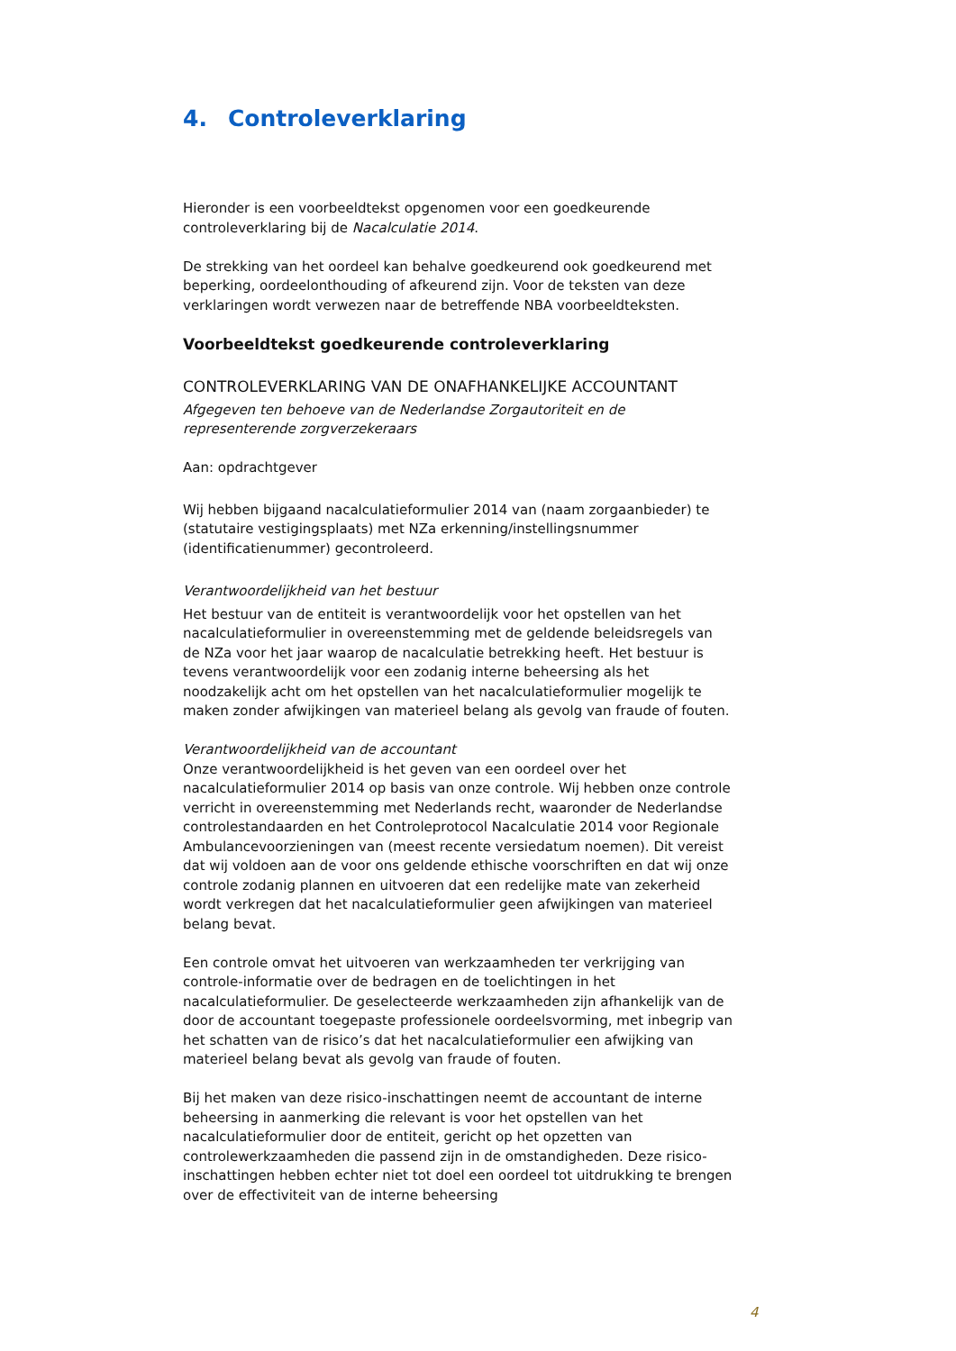4. Controleverklaring
Hieronder is een voorbeeldtekst opgenomen voor een goedkeurende controleverklaring bij de Nacalculatie 2014.
De strekking van het oordeel kan behalve goedkeurend ook goedkeurend met beperking, oordeelonthouding of afkeurend zijn. Voor de teksten van deze verklaringen wordt verwezen naar de betreffende NBA voorbeeldteksten.
Voorbeeldtekst goedkeurende controleverklaring
CONTROLEVERKLARING VAN DE ONAFHANKELIJKE ACCOUNTANT
Afgegeven ten behoeve van de Nederlandse Zorgautoriteit en de representerende zorgverzekeraars
Aan: opdrachtgever
Wij hebben bijgaand nacalculatieformulier 2014 van (naam zorgaanbieder) te (statutaire vestigingsplaats) met NZa erkenning/instellingsnummer (identificatienummer) gecontroleerd.
Verantwoordelijkheid van het bestuur
Het bestuur van de entiteit is verantwoordelijk voor het opstellen van het nacalculatieformulier in overeenstemming met de geldende beleidsregels van de NZa voor het jaar waarop de nacalculatie betrekking heeft. Het bestuur is tevens verantwoordelijk voor een zodanig interne beheersing als het noodzakelijk acht om het opstellen van het nacalculatieformulier mogelijk te maken zonder afwijkingen van materieel belang als gevolg van fraude of fouten.
Verantwoordelijkheid van de accountant
Onze verantwoordelijkheid is het geven van een oordeel over het nacalculatieformulier 2014 op basis van onze controle. Wij hebben onze controle verricht in overeenstemming met Nederlands recht, waaronder de Nederlandse controlestandaarden en het Controleprotocol Nacalculatie 2014 voor Regionale Ambulancevoorzieningen van (meest recente versiedatum noemen). Dit vereist dat wij voldoen aan de voor ons geldende ethische voorschriften en dat wij onze controle zodanig plannen en uitvoeren dat een redelijke mate van zekerheid wordt verkregen dat het nacalculatieformulier geen afwijkingen van materieel belang bevat.
Een controle omvat het uitvoeren van werkzaamheden ter verkrijging van controle-informatie over de bedragen en de toelichtingen in het nacalculatieformulier. De geselecteerde werkzaamheden zijn afhankelijk van de door de accountant toegepaste professionele oordeelsvorming, met inbegrip van het schatten van de risico’s dat het nacalculatieformulier een afwijking van materieel belang bevat als gevolg van fraude of fouten.
Bij het maken van deze risico-inschattingen neemt de accountant de interne beheersing in aanmerking die relevant is voor het opstellen van het nacalculatieformulier door de entiteit, gericht op het opzetten van controlewerkzaamheden die passend zijn in de omstandigheden. Deze risico-inschattingen hebben echter niet tot doel een oordeel tot uitdrukking te brengen over de effectiviteit van de interne beheersing
4